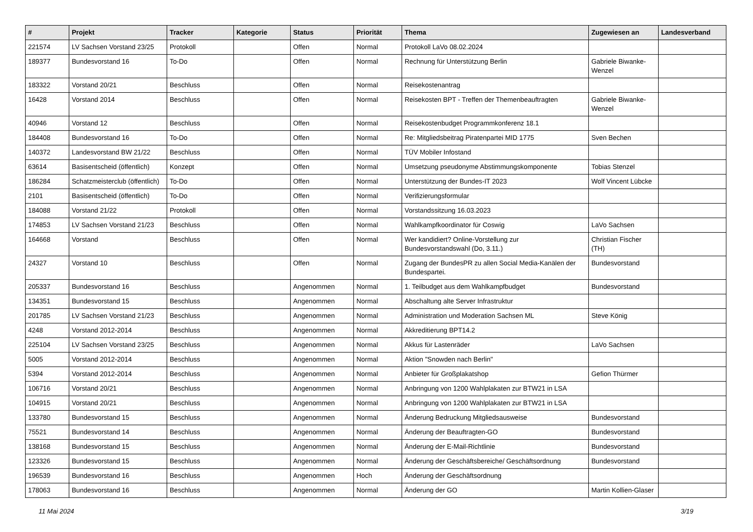| # | Projekt | Tracker | Kategorie | Status | Priorität | Thema | Zugewiesen an | Landesverband |
| --- | --- | --- | --- | --- | --- | --- | --- | --- |
| 221574 | LV Sachsen Vorstand 23/25 | Protokoll | | Offen | Normal | Protokoll LaVo 08.02.2024 | | |
| 189377 | Bundesvorstand 16 | To-Do | | Offen | Normal | Rechnung für Unterstützung Berlin | Gabriele Biwanke-Wenzel | |
| 183322 | Vorstand 20/21 | Beschluss | | Offen | Normal | Reisekostenantrag | | |
| 16428 | Vorstand 2014 | Beschluss | | Offen | Normal | Reisekosten BPT - Treffen der Themenbeauftragten | Gabriele Biwanke-Wenzel | |
| 40946 | Vorstand 12 | Beschluss | | Offen | Normal | Reisekostenbudget Programmkonferenz 18.1 | | |
| 184408 | Bundesvorstand 16 | To-Do | | Offen | Normal | Re: Mitgliedsbeitrag Piratenpartei MID 1775 | Sven Bechen | |
| 140372 | Landesvorstand BW 21/22 | Beschluss | | Offen | Normal | TÜV Mobiler Infostand | | |
| 63614 | Basisentscheid (öffentlich) | Konzept | | Offen | Normal | Umsetzung pseudonyme Abstimmungskomponente | Tobias Stenzel | |
| 186284 | Schatzmeisterclub (öffentlich) | To-Do | | Offen | Normal | Unterstützung der Bundes-IT 2023 | Wolf Vincent Lübcke | |
| 2101 | Basisentscheid (öffentlich) | To-Do | | Offen | Normal | Verifizierungsformular | | |
| 184088 | Vorstand 21/22 | Protokoll | | Offen | Normal | Vorstandssitzung 16.03.2023 | | |
| 174853 | LV Sachsen Vorstand 21/23 | Beschluss | | Offen | Normal | Wahlkampfkoordinator für Coswig | LaVo Sachsen | |
| 164668 | Vorstand | Beschluss | | Offen | Normal | Wer kandidiert? Online-Vorstellung zur Bundesvorstandswahl (Do, 3.11.) | Christian Fischer (TH) | |
| 24327 | Vorstand 10 | Beschluss | | Offen | Normal | Zugang der BundesPR zu allen Social Media-Kanälen der Bundespartei. | Bundesvorstand | |
| 205337 | Bundesvorstand 16 | Beschluss | | Angenommen | Normal | 1. Teilbudget aus dem Wahlkampfbudget | Bundesvorstand | |
| 134351 | Bundesvorstand 15 | Beschluss | | Angenommen | Normal | Abschaltung alte Server Infrastruktur | | |
| 201785 | LV Sachsen Vorstand 21/23 | Beschluss | | Angenommen | Normal | Administration und Moderation Sachsen ML | Steve König | |
| 4248 | Vorstand 2012-2014 | Beschluss | | Angenommen | Normal | Akkreditierung BPT14.2 | | |
| 225104 | LV Sachsen Vorstand 23/25 | Beschluss | | Angenommen | Normal | Akkus für Lastenräder | LaVo Sachsen | |
| 5005 | Vorstand 2012-2014 | Beschluss | | Angenommen | Normal | Aktion "Snowden nach Berlin" | | |
| 5394 | Vorstand 2012-2014 | Beschluss | | Angenommen | Normal | Anbieter für Großplakatshop | Gefion Thürmer | |
| 106716 | Vorstand 20/21 | Beschluss | | Angenommen | Normal | Anbringung von 1200 Wahlplakaten zur BTW21 in LSA | | |
| 104915 | Vorstand 20/21 | Beschluss | | Angenommen | Normal | Anbringung von 1200 Wahlplakaten zur BTW21 in LSA | | |
| 133780 | Bundesvorstand 15 | Beschluss | | Angenommen | Normal | Änderung Bedruckung Mitgliedsausweise | Bundesvorstand | |
| 75521 | Bundesvorstand 14 | Beschluss | | Angenommen | Normal | Änderung der Beauftragten-GO | Bundesvorstand | |
| 138168 | Bundesvorstand 15 | Beschluss | | Angenommen | Normal | Änderung der E-Mail-Richtlinie | Bundesvorstand | |
| 123326 | Bundesvorstand 15 | Beschluss | | Angenommen | Normal | Änderung der Geschäftsbereiche/ Geschäftsordnung | Bundesvorstand | |
| 196539 | Bundesvorstand 16 | Beschluss | | Angenommen | Hoch | Änderung der Geschäftsordnung | | |
| 178063 | Bundesvorstand 16 | Beschluss | | Angenommen | Normal | Änderung der GO | Martin Kollien-Glaser | |
11 Mai 2024 3/19